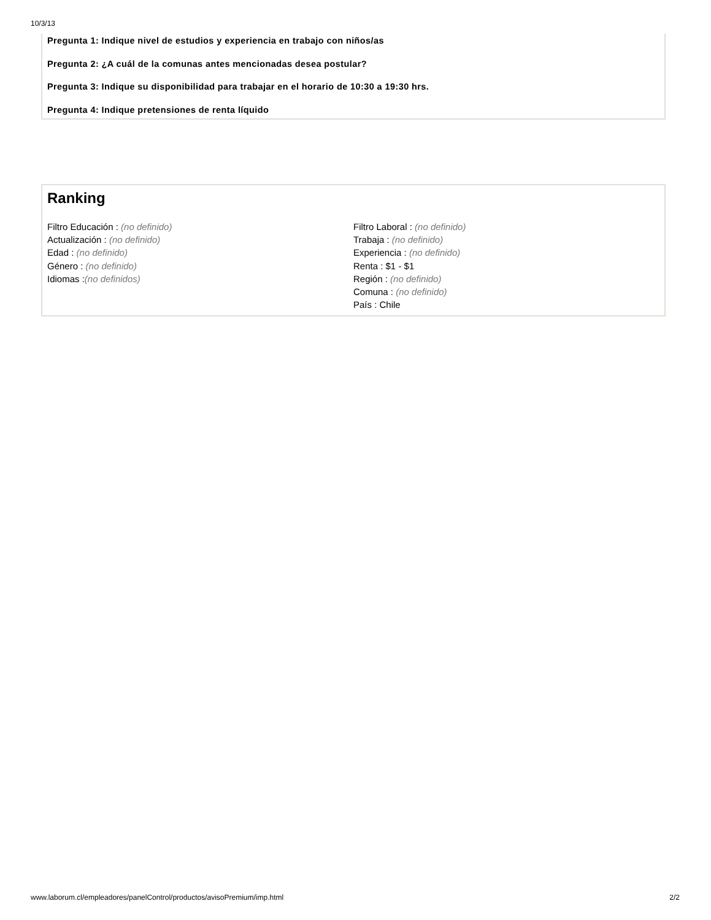10/3/13
Pregunta 1: Indique nivel de estudios y experiencia en trabajo con niños/as
Pregunta 2: ¿A cuál de la comunas antes mencionadas desea postular?
Pregunta 3: Indique su disponibilidad para trabajar en el horario de 10:30 a 19:30 hrs.
Pregunta 4: Indique pretensiones de renta líquido
Ranking
Filtro Educación : (no definido)
Actualización : (no definido)
Edad : (no definido)
Género : (no definido)
Idiomas :(no definidos)
Filtro Laboral : (no definido)
Trabaja : (no definido)
Experiencia : (no definido)
Renta : $1 - $1
Región : (no definido)
Comuna : (no definido)
País : Chile
www.laborum.cl/empleadores/panelControl/productos/avisoPremium/imp.html 2/2